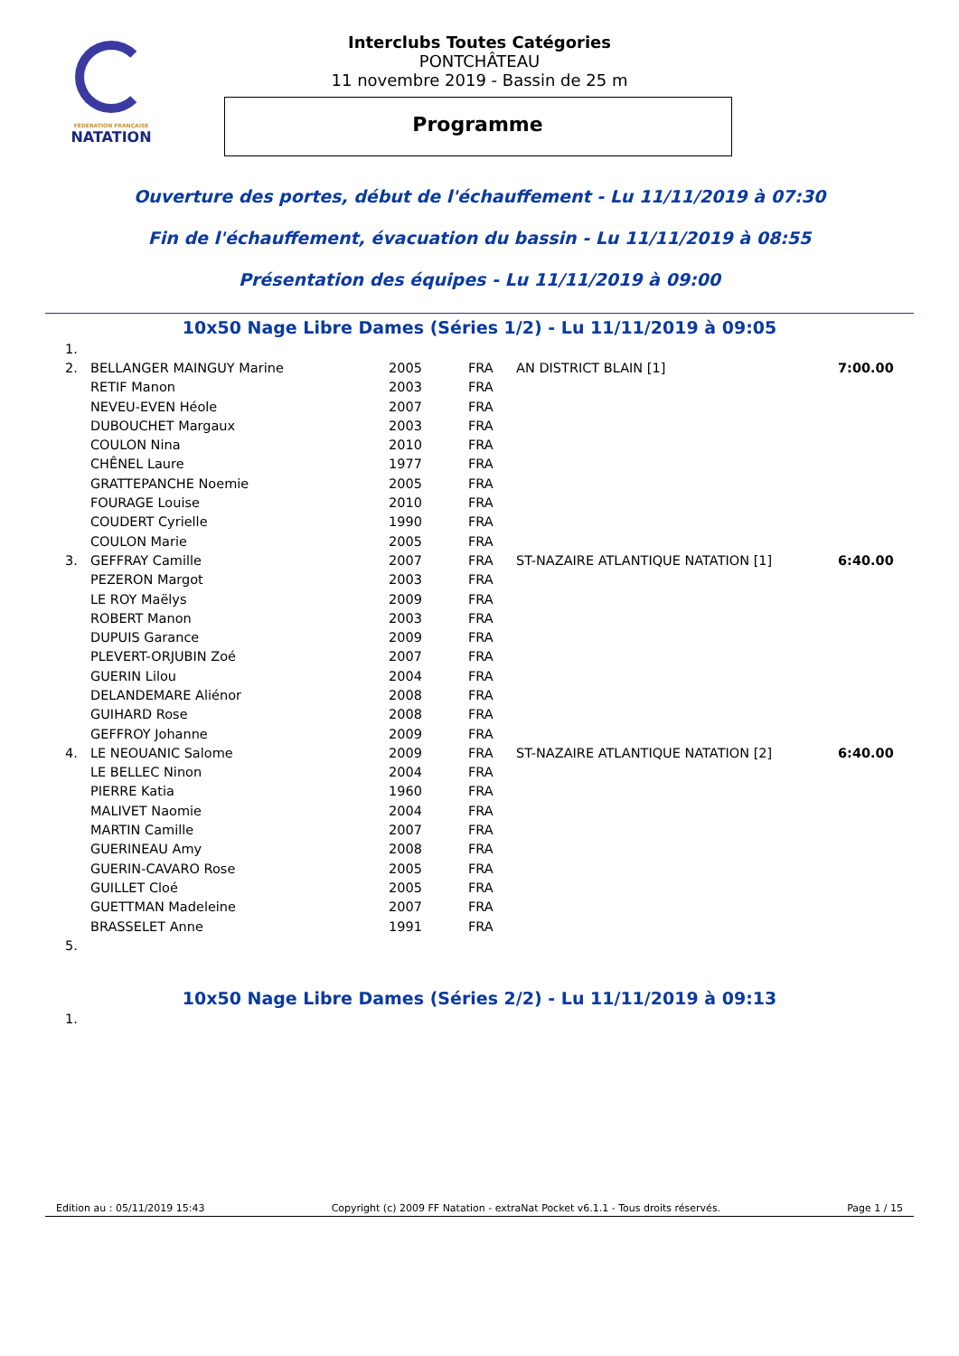FÉDÉRATION FRANÇAISE
NATATION
Interclubs Toutes Catégories
PONTCHÂTEAU
11 novembre 2019 - Bassin de 25 m
Programme
Ouverture des portes, début de l'échauffement - Lu 11/11/2019 à 07:30
Fin de l'échauffement, évacuation du bassin - Lu 11/11/2019 à 08:55
Présentation des équipes - Lu 11/11/2019 à 09:00
10x50 Nage Libre Dames (Séries 1/2) - Lu 11/11/2019 à 09:05
| 1. | | | | | |
| 2. | BELLANGER MAINGUY Marine | 2005 | FRA | AN DISTRICT BLAIN [1] | 7:00.00 |
| | RETIF Manon | 2003 | FRA | | |
| | NEVEU-EVEN Héole | 2007 | FRA | | |
| | DUBOUCHET Margaux | 2003 | FRA | | |
| | COULON Nina | 2010 | FRA | | |
| | CHÊNEL Laure | 1977 | FRA | | |
| | GRATTEPANCHE Noemie | 2005 | FRA | | |
| | FOURAGE Louise | 2010 | FRA | | |
| | COUDERT Cyrielle | 1990 | FRA | | |
| | COULON Marie | 2005 | FRA | | |
| 3. | GEFFRAY Camille | 2007 | FRA | ST-NAZAIRE ATLANTIQUE NATATION [1] | 6:40.00 |
| | PEZERON Margot | 2003 | FRA | | |
| | LE ROY Maëlys | 2009 | FRA | | |
| | ROBERT Manon | 2003 | FRA | | |
| | DUPUIS Garance | 2009 | FRA | | |
| | PLEVERT-ORJUBIN Zoé | 2007 | FRA | | |
| | GUERIN Lilou | 2004 | FRA | | |
| | DELANDEMARE Aliénor | 2008 | FRA | | |
| | GUIHARD Rose | 2008 | FRA | | |
| | GEFFROY Johanne | 2009 | FRA | | |
| 4. | LE NEOUANIC Salome | 2009 | FRA | ST-NAZAIRE ATLANTIQUE NATATION [2] | 6:40.00 |
| | LE BELLEC Ninon | 2004 | FRA | | |
| | PIERRE Katia | 1960 | FRA | | |
| | MALIVET Naomie | 2004 | FRA | | |
| | MARTIN Camille | 2007 | FRA | | |
| | GUERINEAU Amy | 2008 | FRA | | |
| | GUERIN-CAVARO Rose | 2005 | FRA | | |
| | GUILLET Cloé | 2005 | FRA | | |
| | GUETTMAN Madeleine | 2007 | FRA | | |
| | BRASSELET Anne | 1991 | FRA | | |
| 5. | | | | | |
10x50 Nage Libre Dames (Séries 2/2) - Lu 11/11/2019 à 09:13
| 1. |
Edition au : 05/11/2019 15:43 Copyright (c) 2009 FF Natation - extraNat Pocket v6.1.1 - Tous droits réservés. Page 1 / 15